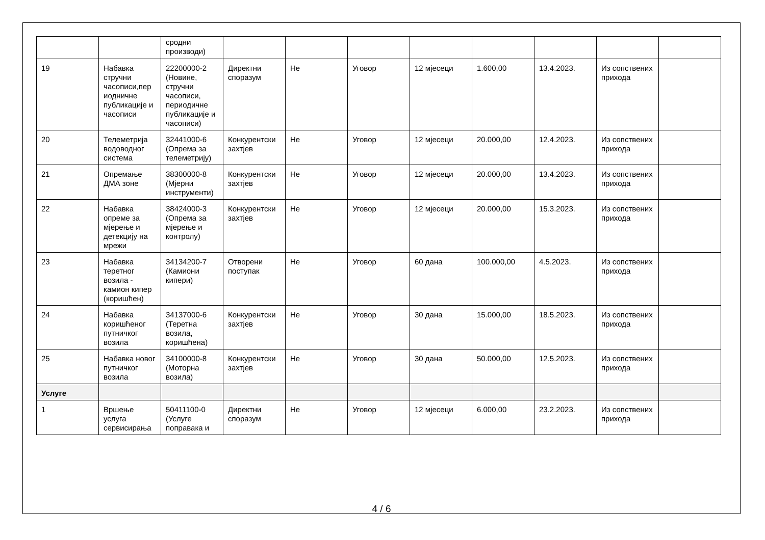| | | сродни производи) | | | | | | | | |
| 19 | Набавка стручни часописи,пер иодничне публикације и часописи | 22200000-2 (Новине, стручни часописи, периодичне публикације и часописи) | Директни споразум | Не | Уговор | 12 мјесеци | 1.600,00 | 13.4.2023. | Из сопствених прихода | |
| 20 | Телеметрија водоводног система | 32441000-6 (Опрема за телеметрију) | Конкурентски захтјев | Не | Уговор | 12 мјесеци | 20.000,00 | 12.4.2023. | Из сопствених прихода | |
| 21 | Опремање ДМА зоне | 38300000-8 (Мјерни инструменти) | Конкурентски захтјев | Не | Уговор | 12 мјесеци | 20.000,00 | 13.4.2023. | Из сопствених прихода | |
| 22 | Набавка опреме за мјерење и детекцију на мрежи | 38424000-3 (Опрема за мјерење и контролу) | Конкурентски захтјев | Не | Уговор | 12 мјесеци | 20.000,00 | 15.3.2023. | Из сопствених прихода | |
| 23 | Набавка теретног возила - камион кипер (коришћен) | 34134200-7 (Камиони кипери) | Отворени поступак | Не | Уговор | 60 дана | 100.000,00 | 4.5.2023. | Из сопствених прихода | |
| 24 | Набавка коришћеног путничког возила | 34137000-6 (Теретна возила, коришћена) | Конкурентски захтјев | Не | Уговор | 30 дана | 15.000,00 | 18.5.2023. | Из сопствених прихода | |
| 25 | Набавка новог путничког возила | 34100000-8 (Моторна возила) | Конкурентски захтјев | Не | Уговор | 30 дана | 50.000,00 | 12.5.2023. | Из сопствених прихода | |
| Услуге | | | | | | | | | | |
| 1 | Вршење услуга сервисирања | 50411100-0 (Услуге поправака и | Директни споразум | Не | Уговор | 12 мјесеци | 6.000,00 | 23.2.2023. | Из сопствених прихода | |
4 / 6